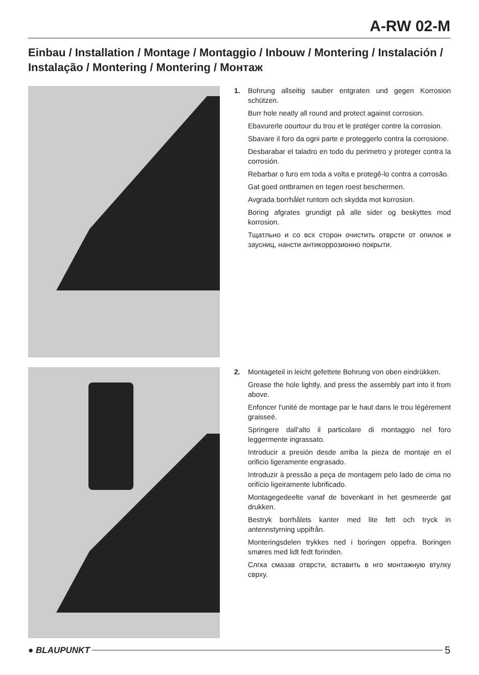A-RW 02-M
Einbau / Installation / Montage / Montaggio / Inbouw / Montering / Instalación / Instalação / Montering / Montering / Монтаж
1. Bohrung allseitig sauber entgraten und gegen Korrosion schützen.
Burr hole neatly all round and protect against corrosion.
Ebavurerle oourtour du trou et le protéger contre la corrosion.
Sbavare il foro da ogni parte e proteggerlo contra la corrosione.
Desbarabar el taladro en todo du perimetro y proteger contra la corrosión.
Rebarbar o furo em toda a volta e protegê-lo contra a corrosão.
Gat goed ontbramen en tegen roest beschermen.
Avgrada borrhålet runtom och skydda mot korrosion.
Boring afgrates grundigt på alle sider og beskyttes mod korrosion.
Тщатльно и со всх сторон очистить отврсти от опилок и заусниц, нансти антикоррозионно покрыти.
2. Montageteil in leicht gefettete Bohrung von oben eindrükken.
Grease the hole lightly, and press the assembly part into it from above.
Enfoncer l'unité de montage par le haut dans le trou légèrement graisseé.
Springere dall'alto il particolare di montaggio nel foro leggermente ingrassato.
Introducir a presión desde arriba la pieza de montaje en el orificio ligeramente engrasado.
Introduzir à pressão a peça de montagem pelo lado de cima no orifício ligeiramente lubrificado.
Montagegedeelte vanaf de bovenkant in het gesmeerde gat drukken.
Bestryk borrhålets kanter med lite fett och tryck in antennstyrning uppifrån.
Monteringsdelen trykkes ned i boringen oppefra. Boringen smøres med lidt fedt forinden.
Слгка смазав отврсти, вставить в нго монтажную втулку сврху.
● BLAUPUNKT 5